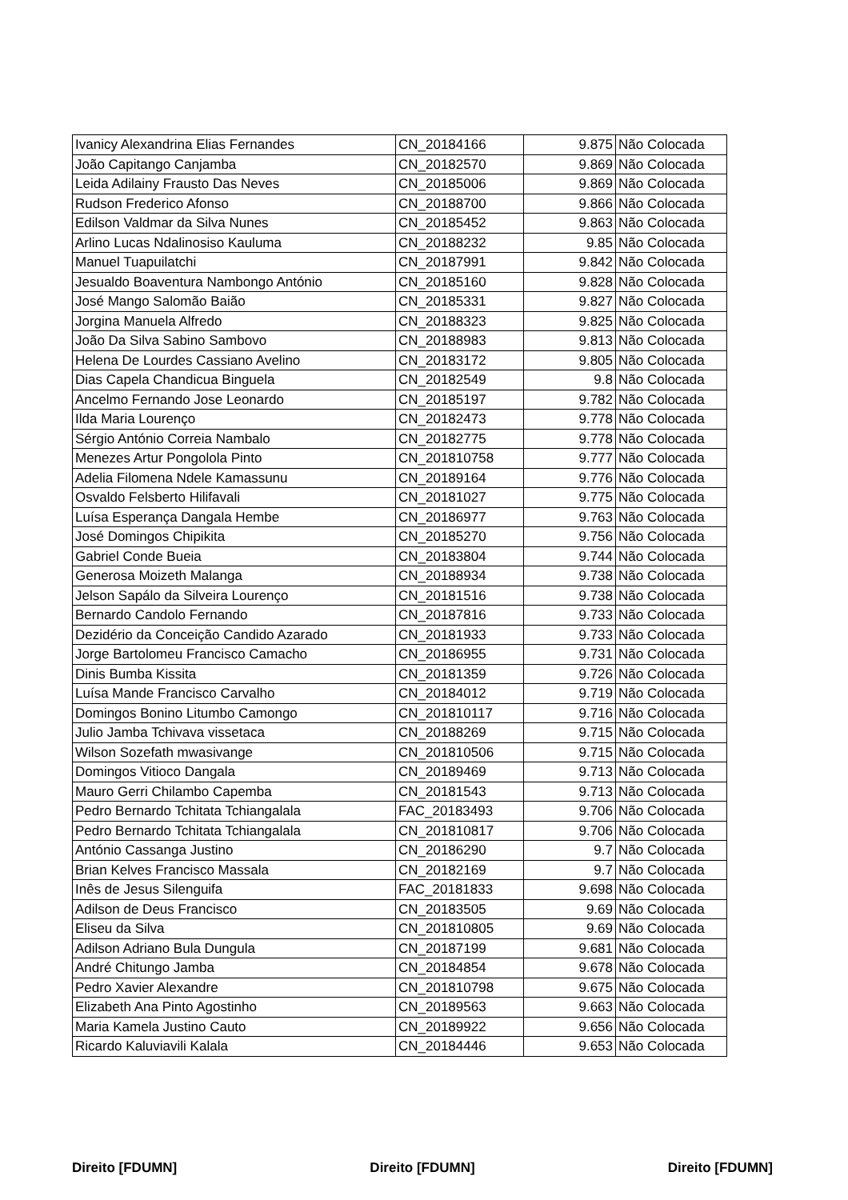| Ivanicy Alexandrina Elias Fernandes | CN_20184166 | 9.875 | Não Colocada |
| João Capitango Canjamba | CN_20182570 | 9.869 | Não Colocada |
| Leida Adilainy Frausto Das Neves | CN_20185006 | 9.869 | Não Colocada |
| Rudson Frederico Afonso | CN_20188700 | 9.866 | Não Colocada |
| Edilson Valdmar da Silva Nunes | CN_20185452 | 9.863 | Não Colocada |
| Arlino Lucas Ndalinosiso Kauluma | CN_20188232 | 9.85 | Não Colocada |
| Manuel Tuapuilatchi | CN_20187991 | 9.842 | Não Colocada |
| Jesualdo Boaventura Nambongo António | CN_20185160 | 9.828 | Não Colocada |
| José Mango Salomão Baião | CN_20185331 | 9.827 | Não Colocada |
| Jorgina Manuela Alfredo | CN_20188323 | 9.825 | Não Colocada |
| João Da Silva Sabino Sambovo | CN_20188983 | 9.813 | Não Colocada |
| Helena De Lourdes Cassiano Avelino | CN_20183172 | 9.805 | Não Colocada |
| Dias Capela Chandicua Binguela | CN_20182549 | 9.8 | Não Colocada |
| Ancelmo Fernando Jose Leonardo | CN_20185197 | 9.782 | Não Colocada |
| Ilda Maria Lourenço | CN_20182473 | 9.778 | Não Colocada |
| Sérgio António Correia Nambalo | CN_20182775 | 9.778 | Não Colocada |
| Menezes Artur Pongolola Pinto | CN_201810758 | 9.777 | Não Colocada |
| Adelia Filomena Ndele Kamassunu | CN_20189164 | 9.776 | Não Colocada |
| Osvaldo Felsberto Hilifavali | CN_20181027 | 9.775 | Não Colocada |
| Luísa Esperança Dangala Hembe | CN_20186977 | 9.763 | Não Colocada |
| José Domingos Chipikita | CN_20185270 | 9.756 | Não Colocada |
| Gabriel Conde Bueia | CN_20183804 | 9.744 | Não Colocada |
| Generosa Moizeth Malanga | CN_20188934 | 9.738 | Não Colocada |
| Jelson Sapálo da Silveira Lourenço | CN_20181516 | 9.738 | Não Colocada |
| Bernardo Candolo Fernando | CN_20187816 | 9.733 | Não Colocada |
| Dezidério da Conceição Candido Azarado | CN_20181933 | 9.733 | Não Colocada |
| Jorge Bartolomeu Francisco Camacho | CN_20186955 | 9.731 | Não Colocada |
| Dinis Bumba Kissita | CN_20181359 | 9.726 | Não Colocada |
| Luísa Mande Francisco Carvalho | CN_20184012 | 9.719 | Não Colocada |
| Domingos Bonino Litumbo Camongo | CN_201810117 | 9.716 | Não Colocada |
| Julio Jamba Tchivava vissetaca | CN_20188269 | 9.715 | Não Colocada |
| Wilson Sozefath mwasivange | CN_201810506 | 9.715 | Não Colocada |
| Domingos Vitioco Dangala | CN_20189469 | 9.713 | Não Colocada |
| Mauro Gerri Chilambo Capemba | CN_20181543 | 9.713 | Não Colocada |
| Pedro Bernardo Tchitata Tchiangalala | FAC_20183493 | 9.706 | Não Colocada |
| Pedro Bernardo Tchitata Tchiangalala | CN_201810817 | 9.706 | Não Colocada |
| António Cassanga Justino | CN_20186290 | 9.7 | Não Colocada |
| Brian Kelves Francisco Massala | CN_20182169 | 9.7 | Não Colocada |
| Inês de Jesus Silenguifa | FAC_20181833 | 9.698 | Não Colocada |
| Adilson de Deus Francisco | CN_20183505 | 9.69 | Não Colocada |
| Eliseu da Silva | CN_201810805 | 9.69 | Não Colocada |
| Adilson Adriano Bula Dungula | CN_20187199 | 9.681 | Não Colocada |
| André Chitungo Jamba | CN_20184854 | 9.678 | Não Colocada |
| Pedro Xavier Alexandre | CN_201810798 | 9.675 | Não Colocada |
| Elizabeth Ana Pinto Agostinho | CN_20189563 | 9.663 | Não Colocada |
| Maria Kamela Justino Cauto | CN_20189922 | 9.656 | Não Colocada |
| Ricardo Kaluviavili Kalala | CN_20184446 | 9.653 | Não Colocada |
Direito [FDUMN] Direito [FDUMN] Direito [FDUMN]